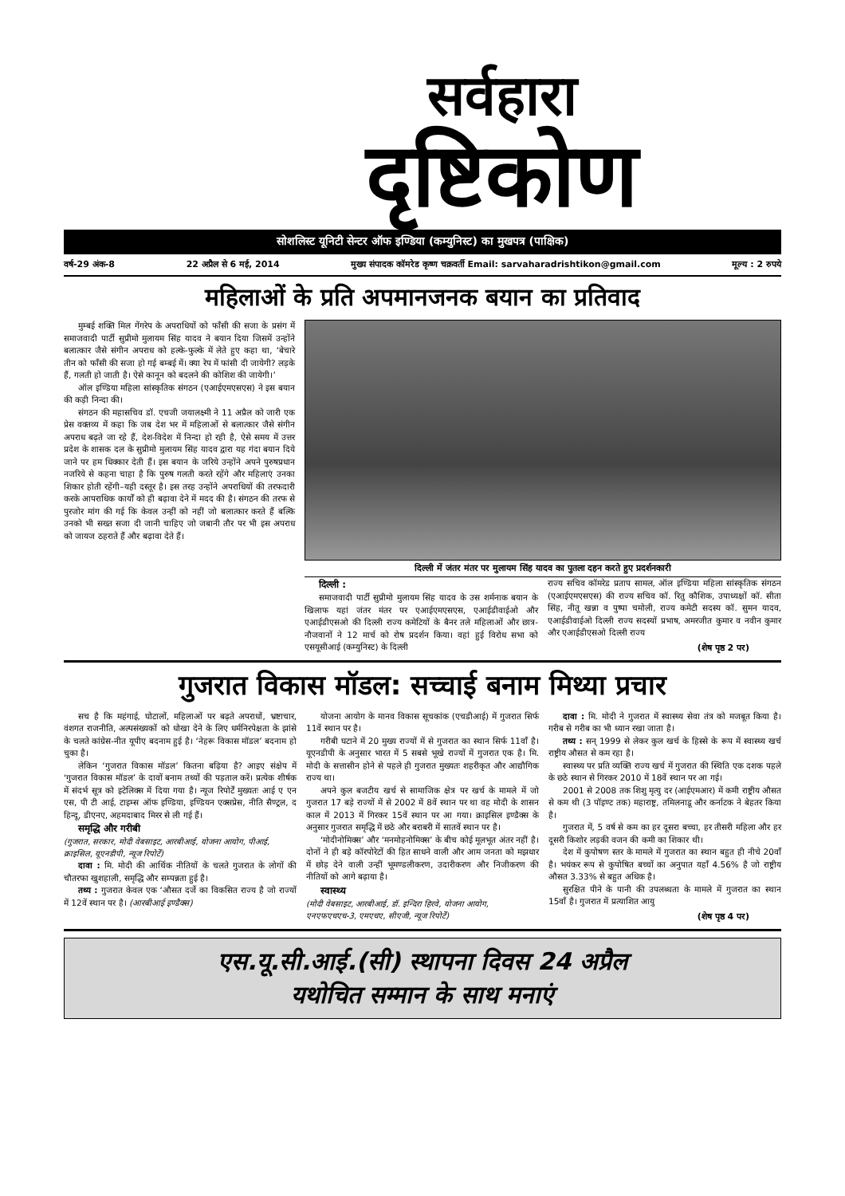सर्वहारा
दृष्टिकोण
सोशलिस्ट यूनिटी सेन्टर ऑफ इण्डिया (कम्युनिस्ट) का मुखपत्र (पाक्षिक)
वर्ष-29 अंक-8 22 अप्रैल से 6 मई, 2014 मुख्य संपादक कॉमरेड कृष्ण चक्रवर्ती Email: sarvaharadrishtikon@gmail.com मूल्य : 2 रुपये
महिलाओं के प्रति अपमानजनक बयान का प्रतिवाद
मुम्बई शक्ति मिल गेंगरेप के अपराधियों को फाँसी की सजा के प्रसंग में समाजवादी पार्टी सुप्रीमो मुलायम सिंह यादव ने बयान दिया जिसमें उन्होंने बलात्कार जैसे संगीन अपराध को हल्के-फुल्के में लेते हुए कहा था, ‘बेचारे तीन को फाँसी की सजा हो गई बम्बई में। क्या रेप में फांसी दी जायेगी? लड़के हैं, गलती हो जाती है। ऐसे कानून को बदलने की कोशिश की जायेगी।’
ऑल इण्डिया महिला सांस्कृतिक संगठन (एआईएमएसएस) ने इस बयान की कड़ी निन्दा की।
संगठन की महासचिव डॉ. एचजी जयालक्ष्मी ने 11 अप्रैल को जारी एक प्रेस वक्तव्य में कहा कि जब देश भर में महिलाओं से बलात्कार जैसे संगीन अपराध बढ़ते जा रहे हैं, देश-विदेश में निन्दा हो रही है, ऐसे समय में उत्तर प्रदेश के शासक दल के सुप्रीमो मुलायम सिंह यादव द्वारा यह गंदा बयान दिये जाने पर हम धिक्कार देती हैं। इस बयान के जरिये उन्होंने अपने पुरुषप्रधान नजरिये से कहना चाहा है कि पुरुष गलती करते रहेंगे और महिलाएं उनका शिकार होती रहेंगी–यही दस्तूर है। इस तरह उन्होंने अपराधियों की तरफदारी करके आपराधिक कार्यों को ही बढ़ावा देने में मदद की है। संगठन की तरफ से पुरजोर मांग की गई कि केवल उन्हीं को नहीं जो बलात्कार करते हैं बल्कि उनको भी सख्त सजा दी जानी चाहिए जो जबानी तौर पर भी इस अपराध को जायज ठहराते हैं और बढ़ावा देते हैं।
दिल्ली में जंतर मंतर पर मुलायम सिंह यादव का पुतला दहन करते हुए प्रदर्शनकारी
दिल्ली :
समाजवादी पार्टी सुप्रीमो मुलायम सिंह यादव के उस शर्मनाक बयान के खिलाफ यहां जंतर मंतर पर एआईएमएसएस, एआईडीवाईओ और एआईडीएसओ की दिल्ली राज्य कमेटियों के बैनर तले महिलाओं और छात्र-नौजवानों ने 12 मार्च को रोष प्रदर्शन किया। वहां हुई विरोध सभा को एसयूसीआई (कम्युनिस्ट) के दिल्ली
राज्य सचिव कॉमरेड प्रताप सामल, ऑल इण्डिया महिला सांस्कृतिक संगठन (एआईएमएसएस) की राज्य सचिव कॉ. रितु कौशिक, उपाध्यक्षों कॉ. सीता सिंह, नीतू खन्ना व पुष्पा चमोली, राज्य कमेटी सदस्य कॉ. सुमन यादव, एआईडीवाईओ दिल्ली राज्य सदस्यों प्रभाष, अमरजीत कुमार व नवीन कुमार और एआईडीएसओ दिल्ली राज्य
(शेष पृष्ठ 2 पर)
गुजरात विकास मॉडल: सच्चाई बनाम मिथ्या प्रचार
सच है कि महंगाई, घोटालों, महिलाओं पर बढ़ते अपराधों, भ्रष्टाचार, वंशगत राजनीति, अल्पसंख्यकों को धोखा देने के लिए धर्मनिरपेक्षता के झांसे के चलते कांग्रेस-नीत यूपीए बदनाम हुई है। ‘नेहरू विकास मॉडल’ बदनाम हो चुका है।
लेकिन ‘गुजरात विकास मॉडल’ कितना बढ़िया है? आइए संक्षेप में ‘गुजरात विकास मॉडल’ के दावों बनाम तथ्यों की पड़ताल करें। प्रत्येक शीर्षक में संदर्भ सूत्र को इटेलिक्स में दिया गया है। न्यूज रिपोर्टें मुख्यतः आई ए एन एस, पी टी आई, टाइम्स ऑफ इण्डिया, इण्डियन एक्सप्रेस, नीति सैण्ट्रल, द हिन्दू, डीएनए, अहमदाबाद मिरर से ली गई हैं।
समृद्धि और गरीबी
(गुजरात, सरकार, मोदी वेबसाइट, आरबीआई, योजना आयोग, पीआई, क्राइसिल, यूएनडीपी, न्यूज रिपोर्टें)
दावा : मि. मोदी की आर्थिक नीतियों के चलते गुजरात के लोगों की चौतरफा खुशहाली, समृद्धि और सम्पन्नता हुई है।
तथ्य : गुजरात केवल एक ‘औसत दर्जे का विकसित राज्य है जो राज्यों में 12वें स्थान पर है। (आरबीआई इण्डैक्स)
योजना आयोग के मानव विकास सूचकांक (एचडीआई) में गुजरात सिर्फ 11वें स्थान पर है।
गरीबी घटाने में 20 मुख्य राज्यों में से गुजरात का स्थान सिर्फ 11वाँ है। यूएनडीपी के अनुसार भारत में 5 सबसे भूखे राज्यों में गुजरात एक है। मि. मोदी के सत्तासीन होने से पहले ही गुजरात मुख्यतः शहरीकृत और आद्यौगिक राज्य था।
अपने कुल बजटीय खर्च से सामाजिक क्षेत्र पर खर्च के मामले में जो गुजरात 17 बड़े राज्यों में से 2002 में 8वें स्थान पर था वह मोदी के शासन काल में 2013 में गिरकर 15वें स्थान पर आ गया। क्राइसिल इण्डैक्स के अनुसार गुजरात समृद्धि में छठे और बराबरी में सातवें स्थान पर है।
‘मोदीनोमिक्स’ और ‘मनमोहनोमिक्स’ के बीच कोई मूलभूत अंतर नहीं है। दोनों ने ही बड़े कॉरपोरेटों की हित साधने वाली और आम जनता को मझधार में छोड़ देने वाली उन्हीं भूमण्डलीकरण, उदारीकरण और निजीकरण की नीतियों को आगे बढ़ाया है।
स्वास्थ्य
(मोदी वेबसाइट, आरबीआई, डॉ. इन्दिरा हिरवे, योजना आयोग, एनएफएचएच-3, एमएचए, सीएजी, न्यूज रिपोर्टें)
दावा : मि. मोदी ने गुजरात में स्वास्थ्य सेवा तंत्र को मजबूत किया है। गरीब से गरीब का भी ध्यान रखा जाता है।
तथ्य : सन् 1999 से लेकर कुल खर्च के हिस्से के रूप में स्वास्थ्य खर्च राष्ट्रीय औसत से कम रहा है।
स्वास्थ्य पर प्रति व्यक्ति राज्य खर्च में गुजरात की स्थिति एक दशक पहले के छठे स्थान से गिरकर 2010 में 18वें स्थान पर आ गई।
2001 से 2008 तक शिशु मृत्यु दर (आईएमआर) में कमी राष्ट्रीय औसत से कम थी (3 पॉइण्ट तक) महाराष्ट्र, तमिलनाडू और कर्नाटक ने बेहतर किया है।
गुजरात में, 5 वर्ष से कम का हर दूसरा बच्चा, हर तीसरी महिला और हर दूसरी किशोर लड़की वजन की कमी का शिकार थी।
देश में कुपोषण स्तर के मामले में गुजरात का स्थान बहुत ही नीचे 20वाँ है। भयंकर रूप से कुपोषित बच्चों का अनुपात यहाँ 4.56% है जो राष्ट्रीय औसत 3.33% से बहुत अधिक है।
सुरक्षित पीने के पानी की उपलब्धता के मामले में गुजरात का स्थान 15वाँ है। गुजरात में प्रत्याशित आयु
(शेष पृष्ठ 4 पर)
एस.यू.सी.आई.(सी) स्थापना दिवस 24 अप्रैल
यथोचित सम्मान के साथ मनाएं